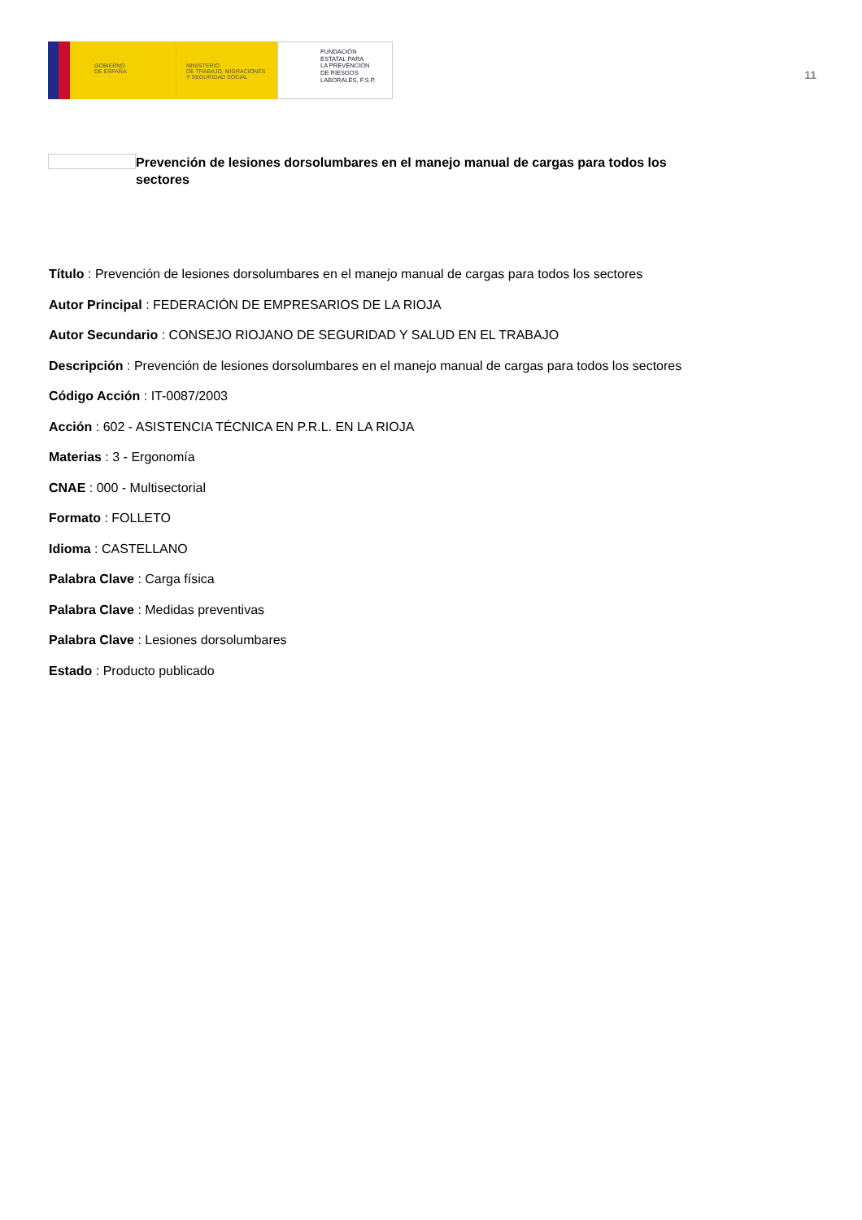GOBIERNO
DE ESPAÑA
MINISTERIO
DE TRABAJO, MIGRACIONES
Y SEGURIDAD SOCIAL
FUNDACIÓN
ESTATAL PARA
LA PREVENCIÓN
DE RIESGOS
LABORALES, F.S.P.
11
Prevención de lesiones dorsolumbares en el manejo manual de cargas para todos los sectores
Título : Prevención de lesiones dorsolumbares en el manejo manual de cargas para todos los sectores
Autor Principal : FEDERACIÓN DE EMPRESARIOS DE LA RIOJA
Autor Secundario : CONSEJO RIOJANO DE SEGURIDAD Y SALUD EN EL TRABAJO
Descripción : Prevención de lesiones dorsolumbares en el manejo manual de cargas para todos los sectores
Código Acción : IT-0087/2003
Acción : 602 - ASISTENCIA TÉCNICA EN P.R.L. EN LA RIOJA
Materias : 3 - Ergonomía
CNAE : 000 - Multisectorial
Formato : FOLLETO
Idioma : CASTELLANO
Palabra Clave : Carga física
Palabra Clave : Medidas preventivas
Palabra Clave : Lesiones dorsolumbares
Estado : Producto publicado